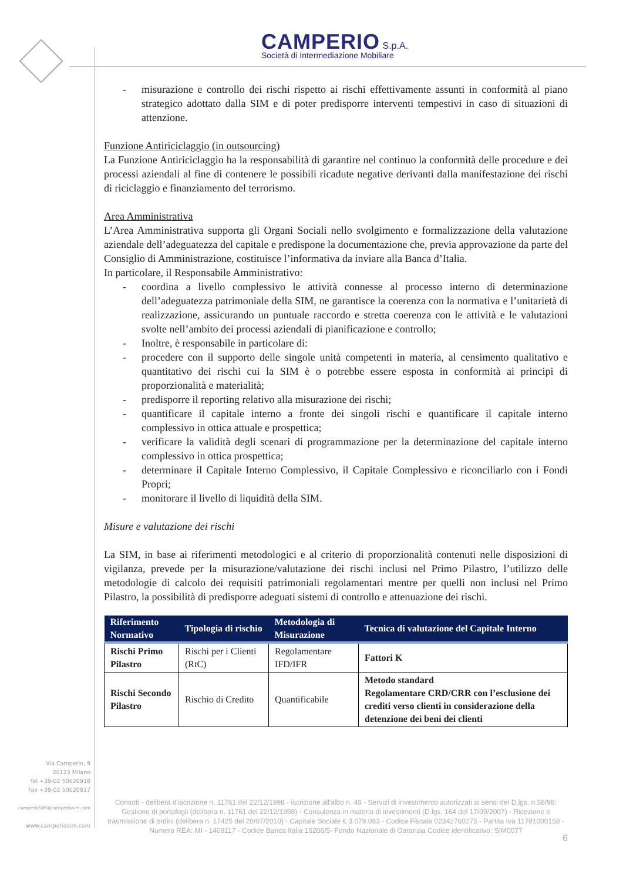CAMPERIO S.p.A.
Società di Intermediazione Mobiliare
- misurazione e controllo dei rischi rispetto ai rischi effettivamente assunti in conformità al piano strategico adottato dalla SIM e di poter predisporre interventi tempestivi in caso di situazioni di attenzione.
Funzione Antiriciclaggio (in outsourcing)
La Funzione Antiriciclaggio ha la responsabilità di garantire nel continuo la conformità delle procedure e dei processi aziendali al fine di contenere le possibili ricadute negative derivanti dalla manifestazione dei rischi di riciclaggio e finanziamento del terrorismo.
Area Amministrativa
L’Area Amministrativa supporta gli Organi Sociali nello svolgimento e formalizzazione della valutazione aziendale dell’adeguatezza del capitale e predispone la documentazione che, previa approvazione da parte del Consiglio di Amministrazione, costituisce l’informativa da inviare alla Banca d’Italia.
In particolare, il Responsabile Amministrativo:
- coordina a livello complessivo le attività connesse al processo interno di determinazione dell’adeguatezza patrimoniale della SIM, ne garantisce la coerenza con la normativa e l’unitarietà di realizzazione, assicurando un puntuale raccordo e stretta coerenza con le attività e le valutazioni svolte nell’ambito dei processi aziendali di pianificazione e controllo;
- Inoltre, è responsabile in particolare di:
- procedere con il supporto delle singole unità competenti in materia, al censimento qualitativo e quantitativo dei rischi cui la SIM è o potrebbe essere esposta in conformità ai principi di proporzionalità e materialità;
- predisporre il reporting relativo alla misurazione dei rischi;
- quantificare il capitale interno a fronte dei singoli rischi e quantificare il capitale interno complessivo in ottica attuale e prospettica;
- verificare la validità degli scenari di programmazione per la determinazione del capitale interno complessivo in ottica prospettica;
- determinare il Capitale Interno Complessivo, il Capitale Complessivo e riconciliarlo con i Fondi Propri;
- monitorare il livello di liquidità della SIM.
Misure e valutazione dei rischi
La SIM, in base ai riferimenti metodologici e al criterio di proporzionalità contenuti nelle disposizioni di vigilanza, prevede per la misurazione/valutazione dei rischi inclusi nel Primo Pilastro, l’utilizzo delle metodologie di calcolo dei requisiti patrimoniali regolamentari mentre per quelli non inclusi nel Primo Pilastro, la possibilità di predisporre adeguati sistemi di controllo e attenuazione dei rischi.
| Riferimento Normativo | Tipologia di rischio | Metodologia di Misurazione | Tecnica di valutazione del Capitale Interno |
| --- | --- | --- | --- |
| Rischi Primo Pilastro | Rischi per i Clienti (RtC) | Regolamentare IFD/IFR | Fattori K |
| Rischi Secondo Pilastro | Rischio di Credito | Quantificabile | Metodo standard Regolamentare CRD/CRR con l’esclusione dei crediti verso clienti in considerazione della detenzione dei beni dei clienti |
Via Camperio, 9
20123 Milano
Tel +39-02 50020918
Fax +39-02 50020917
camperioSIM@camperiosim.com
www.camperiosim.com
Consob - delibera d'iscrizione n. 11761 del 22/12/1998 - iscrizione all'albo n. 48 - Servizi di investimento autorizzati ai sensi del D.lgs. n.58/98: Gestione di portafogli (delibera n. 11761 del 22/12/1998) - Consulenza in materia di investimenti (D.lgs. 164 del 17/09/2007) - Ricezione e trasmissione di ordini (delibera n. 17425 del 20/07/2010) - Capitale Sociale € 3.079.083 - Codice Fiscale 02342760275 - Partita Iva 11791000158 - Numero REA: MI - 1409117 - Codice Banca Italia 16206/5- Fondo Nazionale di Garanzia Codice identificativo: SIM0077
6